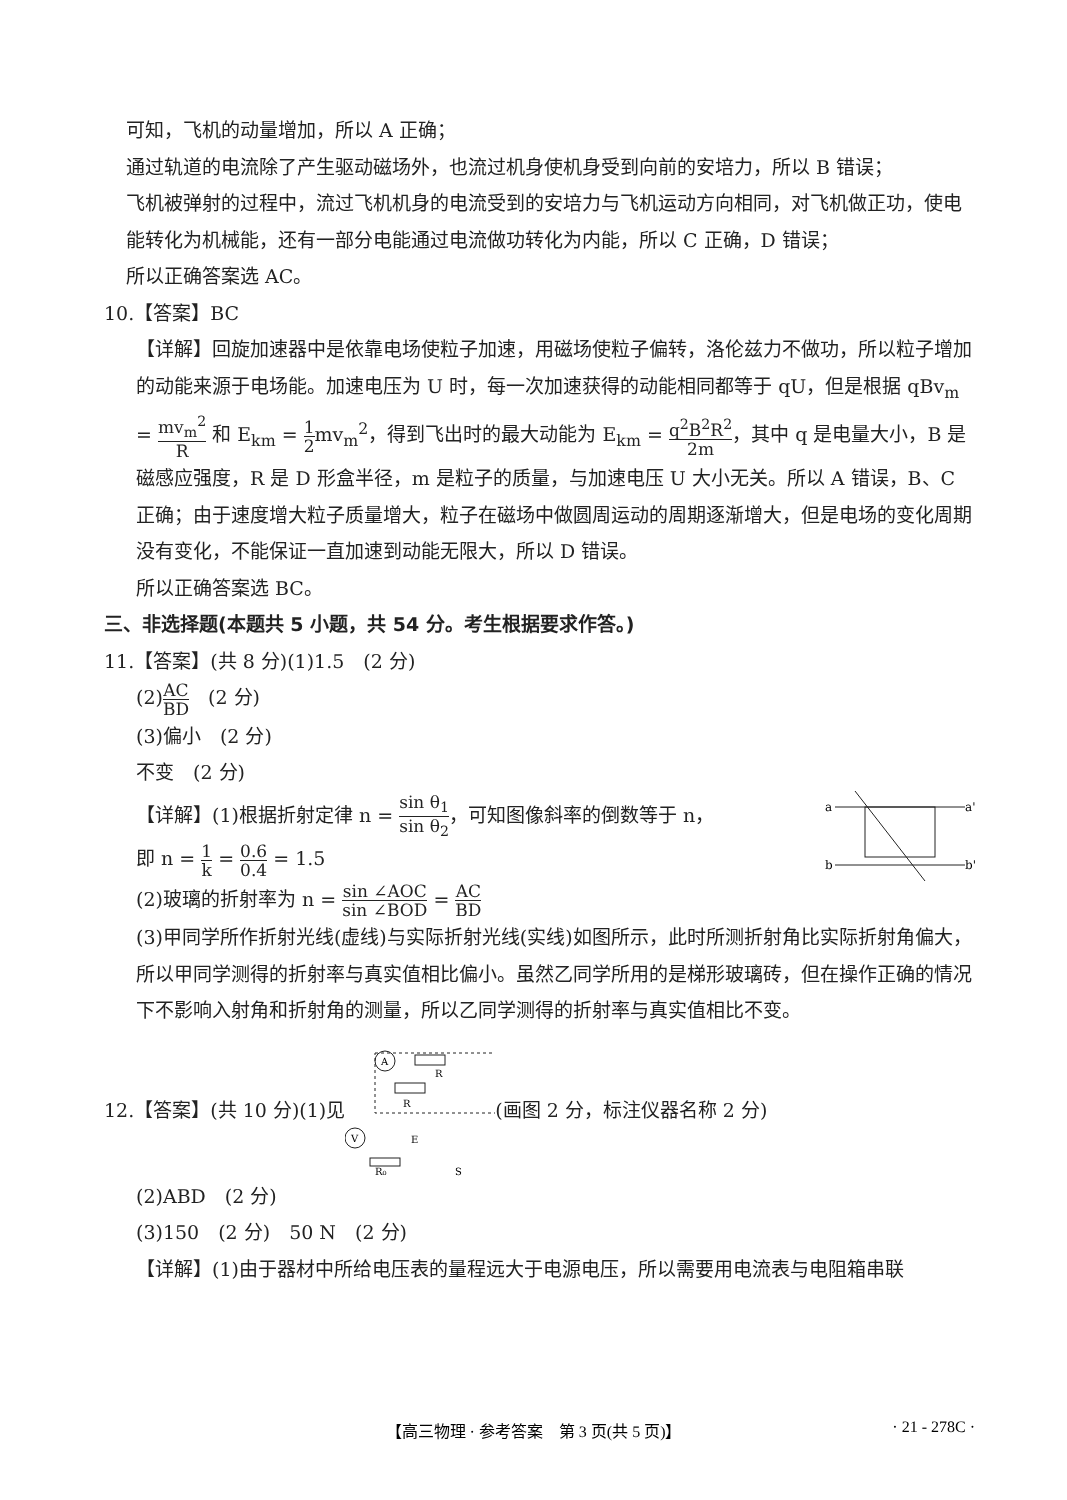可知，飞机的动量增加，所以 A 正确；
通过轨道的电流除了产生驱动磁场外，也流过机身使机身受到向前的安培力，所以 B 错误；
飞机被弹射的过程中，流过飞机机身的电流受到的安培力与飞机运动方向相同，对飞机做正功，使电能转化为机械能，还有一部分电能通过电流做功转化为内能，所以 C 正确，D 错误；
所以正确答案选 AC。
10.【答案】BC
【详解】回旋加速器中是依靠电场使粒子加速，用磁场使粒子偏转，洛伦兹力不做功，所以粒子增加的动能来源于电场能。加速电压为 U 时，每一次加速获得的动能相同都等于 qU，但是根据 qBv<sub>m</sub> = mv<sub>m</sub><sup>2</sup> R 和 E<sub>km</sub> = 1 2mv<sub>m</sub><sup>2</sup>，得到飞出时的最大动能为 E<sub>km</sub> = q<sup>2</sup>B<sup>2</sup>R<sup>2</sup> 2m，其中 q 是电量大小，B 是磁感应强度，R 是 D 形盒半径，m 是粒子的质量，与加速电压 U 大小无关。所以 A 错误，B、C 正确；由于速度增大粒子质量增大，粒子在磁场中做圆周运动的周期逐渐增大，但是电场的变化周期没有变化，不能保证一直加速到动能无限大，所以 D 错误。
所以正确答案选 BC。
三、非选择题(本题共 5 小题，共 54 分。考生根据要求作答。)
11.【答案】(共 8 分)(1)1.5　(2 分)
(2)AC BD　(2 分)
(3)偏小　(2 分)
不变　(2 分)
【详解】(1)根据折射定律 n = sin θ<sub>1</sub> sin θ<sub>2</sub>，可知图像斜率的倒数等于 n，
即 n = 1 k = 0.6 0.4 = 1.5
a
a'
b
b'
(2)玻璃的折射率为 n = sin ∠AOC sin ∠BOD = AC BD
(3)甲同学所作折射光线(虚线)与实际折射光线(实线)如图所示，此时所测折射角比实际折射角偏大，所以甲同学测得的折射率与真实值相比偏小。虽然乙同学所用的是梯形玻璃砖，但在操作正确的情况下不影响入射角和折射角的测量，所以乙同学测得的折射率与真实值相比不变。
12.【答案】(共 10 分)(1)见
A
R
R
V
R₀
E
S
(画图 2 分，标注仪器名称 2 分)
(2)ABD　(2 分)
(3)150　(2 分)　50 N　(2 分)
【详解】(1)由于器材中所给电压表的量程远大于电源电压，所以需要用电流表与电阻箱串联
【高三物理 · 参考答案　第 3 页(共 5 页)】 · 21 - 278C ·